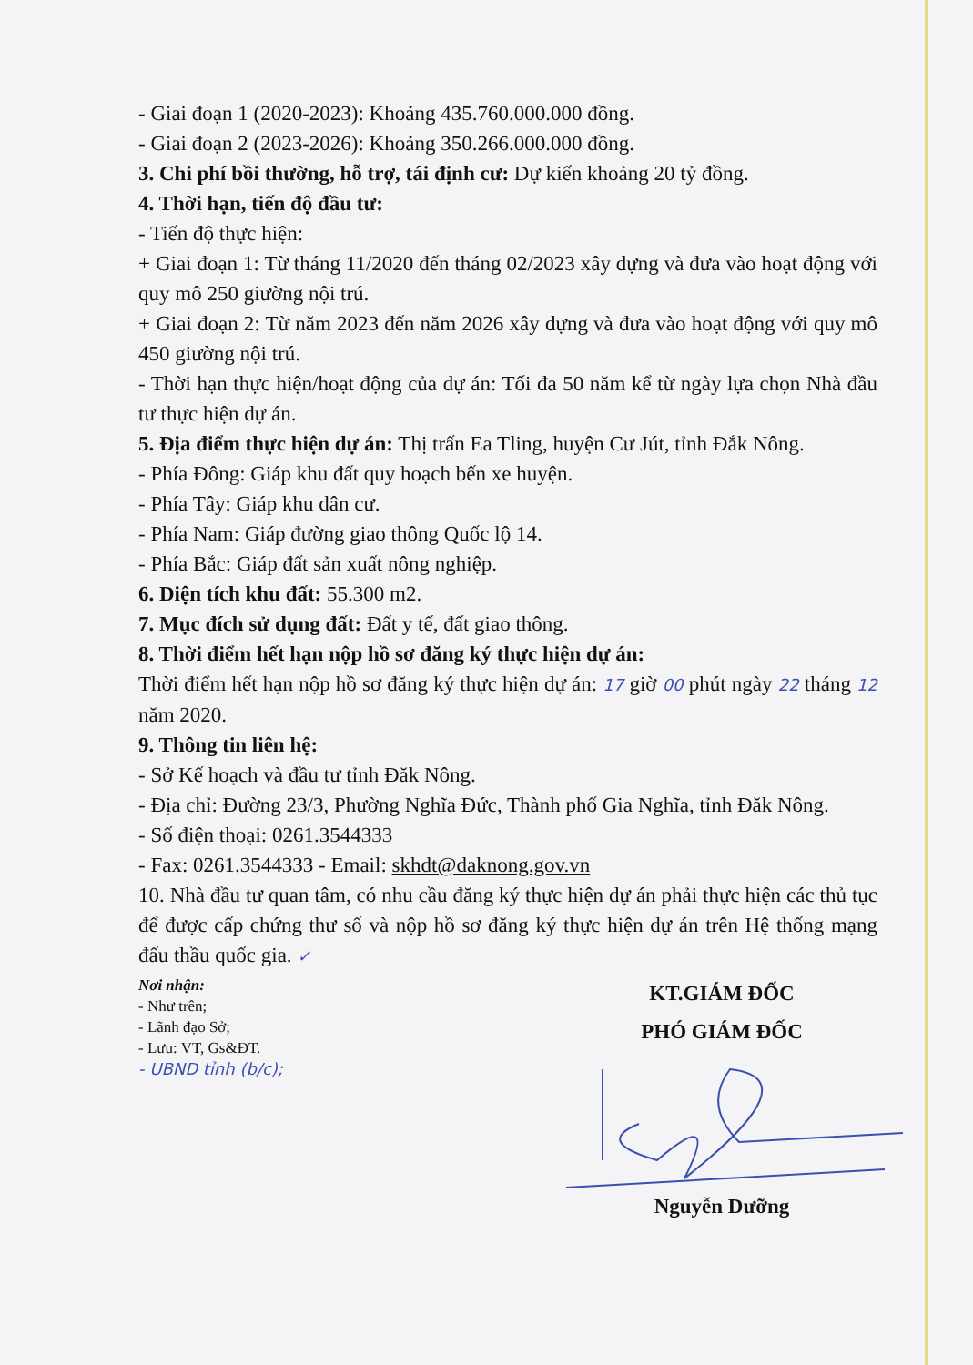- Giai đoạn 1 (2020-2023): Khoảng 435.760.000.000 đồng.
- Giai đoạn 2 (2023-2026): Khoảng 350.266.000.000 đồng.
3. Chi phí bồi thường, hỗ trợ, tái định cư: Dự kiến khoảng 20 tỷ đồng.
4. Thời hạn, tiến độ đầu tư:
- Tiến độ thực hiện:
+ Giai đoạn 1: Từ tháng 11/2020 đến tháng 02/2023 xây dựng và đưa vào hoạt động với quy mô 250 giường nội trú.
+ Giai đoạn 2: Từ năm 2023 đến năm 2026 xây dựng và đưa vào hoạt động với quy mô 450 giường nội trú.
- Thời hạn thực hiện/hoạt động của dự án: Tối đa 50 năm kể từ ngày lựa chọn Nhà đầu tư thực hiện dự án.
5. Địa điểm thực hiện dự án: Thị trấn Ea Tling, huyện Cư Jút, tỉnh Đắk Nông.
- Phía Đông: Giáp khu đất quy hoạch bến xe huyện.
- Phía Tây: Giáp khu dân cư.
- Phía Nam: Giáp đường giao thông Quốc lộ 14.
- Phía Bắc: Giáp đất sản xuất nông nghiệp.
6. Diện tích khu đất: 55.300 m2.
7. Mục đích sử dụng đất: Đất y tế, đất giao thông.
8. Thời điểm hết hạn nộp hồ sơ đăng ký thực hiện dự án:
Thời điểm hết hạn nộp hồ sơ đăng ký thực hiện dự án: 17 giờ 00 phút ngày 22 tháng 12 năm 2020.
9. Thông tin liên hệ:
- Sở Kế hoạch và đầu tư tỉnh Đăk Nông.
- Địa chỉ: Đường 23/3, Phường Nghĩa Đức, Thành phố Gia Nghĩa, tỉnh Đăk Nông.
- Số điện thoại: 0261.3544333
- Fax: 0261.3544333 - Email: skhdt@daknong.gov.vn
10. Nhà đầu tư quan tâm, có nhu cầu đăng ký thực hiện dự án phải thực hiện các thủ tục để được cấp chứng thư số và nộp hồ sơ đăng ký thực hiện dự án trên Hệ thống mạng đấu thầu quốc gia. ✓
Nơi nhận:
- Như trên;
- Lãnh đạo Sở;
- Lưu: VT, Gs&ĐT.
- UBND tỉnh (b/c);
KT.GIÁM ĐỐC
PHÓ GIÁM ĐỐC
Nguyễn Dưỡng